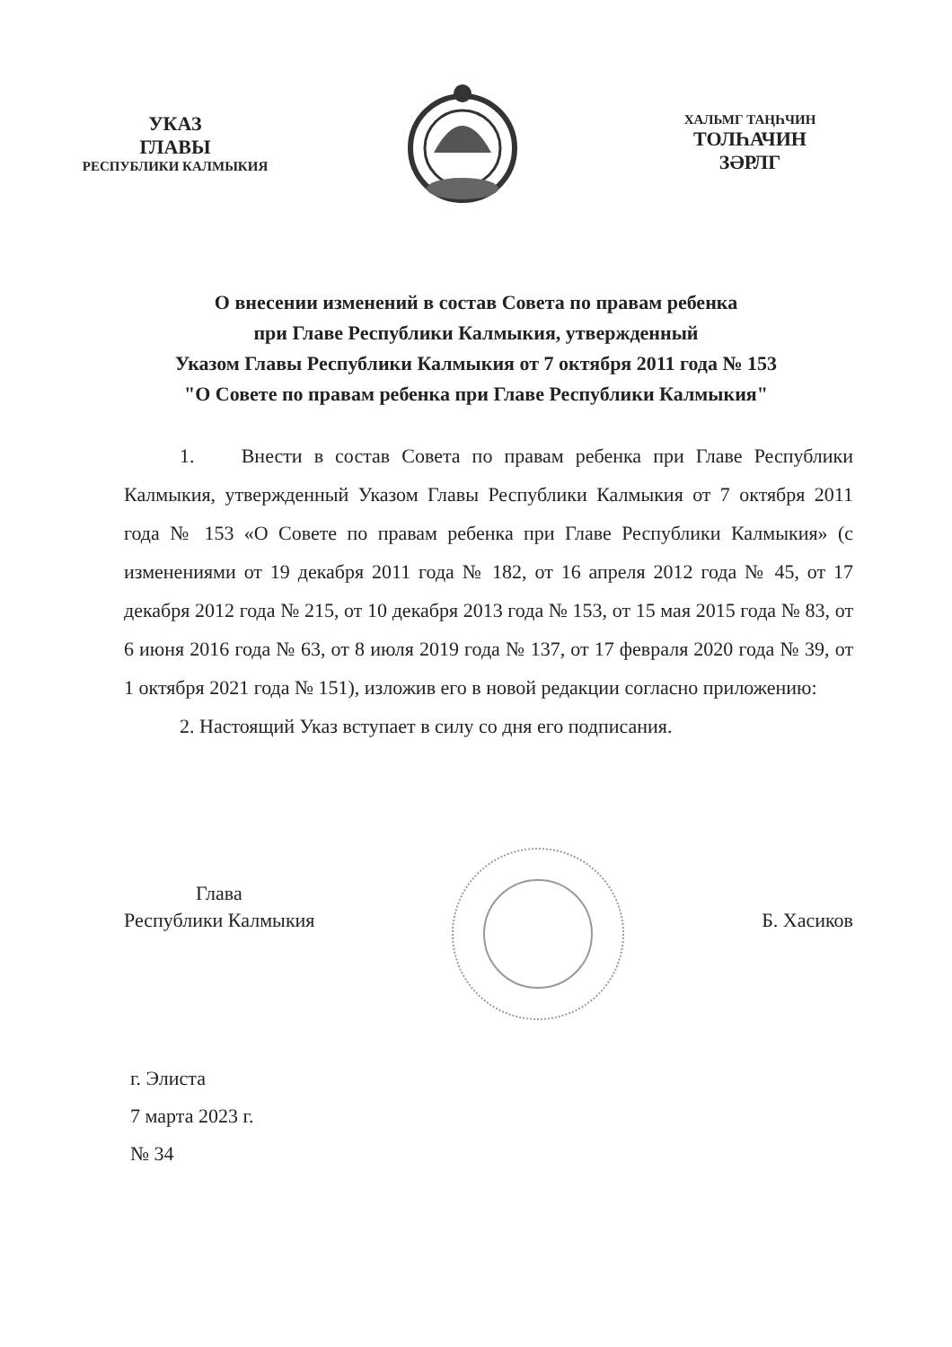УКАЗ
ГЛАВЫ
РЕСПУБЛИКИ КАЛМЫКИЯ
ХАЛЬМГ ТАҢҺЧИН
ТОЛҺАЧИН
ЗӘРЛГ
О внесении изменений в состав Совета по правам ребенка
при Главе Республики Калмыкия, утвержденный
Указом Главы Республики Калмыкия от 7 октября 2011 года № 153
"О Совете по правам ребенка при Главе Республики Калмыкия"
1. Внести в состав Совета по правам ребенка при Главе Республики Калмыкия, утвержденный Указом Главы Республики Калмыкия от 7 октября 2011 года № 153 «О Совете по правам ребенка при Главе Республики Калмыкия» (с изменениями от 19 декабря 2011 года № 182, от 16 апреля 2012 года № 45, от 17 декабря 2012 года № 215, от 10 декабря 2013 года № 153, от 15 мая 2015 года № 83, от 6 июня 2016 года № 63, от 8 июля 2019 года № 137, от 17 февраля 2020 года № 39, от 1 октября 2021 года № 151), изложив его в новой редакции согласно приложению:
2. Настоящий Указ вступает в силу со дня его подписания.
Глава
Республики Калмыкия
Б. Хасиков
г. Элиста
7 марта 2023 г.
№ 34